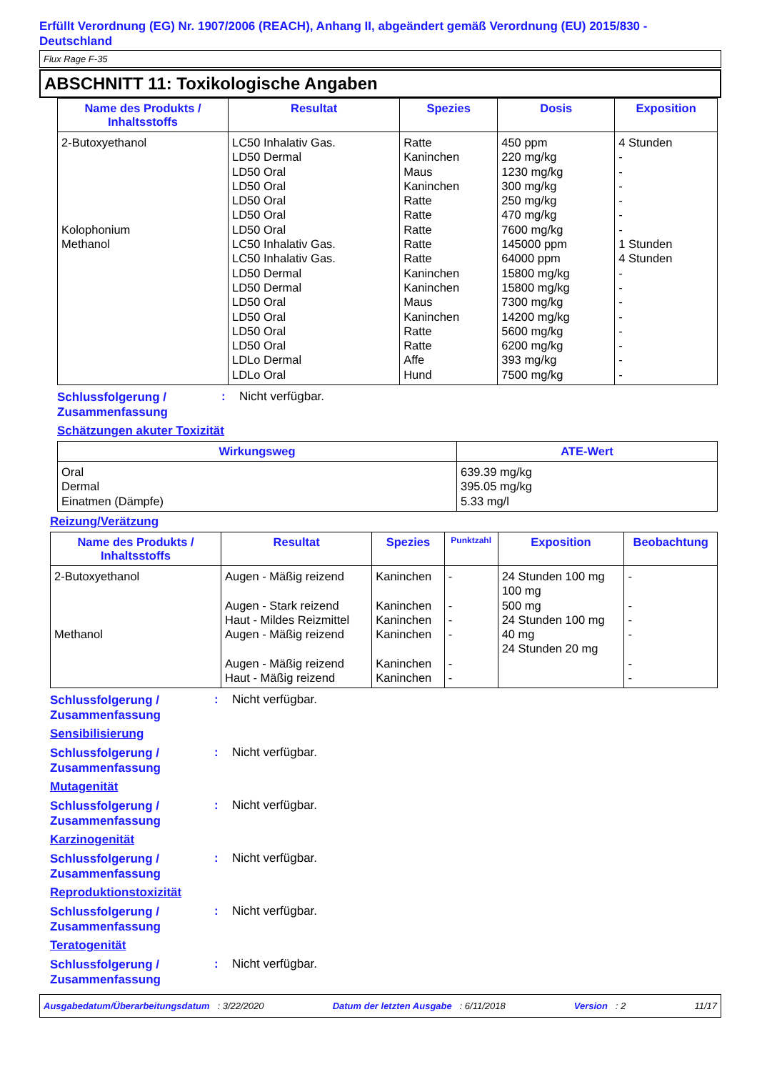Erfüllt Verordnung (EG) Nr. 1907/2006 (REACH), Anhang II, abgeändert gemäß Verordnung (EU) 2015/830 - Deutschland
Flux Rage F-35
ABSCHNITT 11: Toxikologische Angaben
| Name des Produkts / Inhaltsstoffs | Resultat | Spezies | Dosis | Exposition |
| --- | --- | --- | --- | --- |
| 2-Butoxyethanol Kolophonium Methanol | LC50 Inhalativ Gas. LD50 Dermal LD50 Oral LD50 Oral LD50 Oral LD50 Oral LD50 Oral LC50 Inhalativ Gas. LC50 Inhalativ Gas. LD50 Dermal LD50 Dermal LD50 Oral LD50 Oral LD50 Oral LD50 Oral LDLo Dermal LDLo Oral | Ratte Kaninchen Maus Kaninchen Ratte Ratte Ratte Ratte Ratte Kaninchen Kaninchen Maus Kaninchen Ratte Ratte Affe Hund | 450 ppm 220 mg/kg 1230 mg/kg 300 mg/kg 250 mg/kg 470 mg/kg 7600 mg/kg 145000 ppm 64000 ppm 15800 mg/kg 15800 mg/kg 7300 mg/kg 14200 mg/kg 5600 mg/kg 6200 mg/kg 393 mg/kg 7500 mg/kg | 4 Stunden - - - - - - 1 Stunden 4 Stunden - - - - - - - - |
Schlussfolgerung / Zusammenfassung
: Nicht verfügbar.
Schätzungen akuter Toxizität
| Wirkungsweg | ATE-Wert |
| --- | --- |
| Oral Dermal Einatmen (Dämpfe) | 639.39 mg/kg 395.05 mg/kg 5.33 mg/l |
Reizung/Verätzung
| Name des Produkts / Inhaltsstoffs | Resultat | Spezies | Punktzahl | Exposition | Beobachtung |
| --- | --- | --- | --- | --- | --- |
| 2-Butoxyethanol Methanol | Augen - Mäßig reizend Augen - Stark reizend Haut - Mildes Reizmittel Augen - Mäßig reizend Augen - Mäßig reizend Haut - Mäßig reizend | Kaninchen Kaninchen Kaninchen Kaninchen Kaninchen Kaninchen | - - - - - - | 24 Stunden 100 mg 100 mg 500 mg 24 Stunden 100 mg 40 mg 24 Stunden 20 mg | - - - - - - |
Schlussfolgerung / Zusammenfassung
: Nicht verfügbar.
Sensibilisierung
Schlussfolgerung / Zusammenfassung
: Nicht verfügbar.
Mutagenität
Schlussfolgerung / Zusammenfassung
: Nicht verfügbar.
Karzinogenität
Schlussfolgerung / Zusammenfassung
: Nicht verfügbar.
Reproduktionstoxizität
Schlussfolgerung / Zusammenfassung
: Nicht verfügbar.
Teratogenität
Schlussfolgerung / Zusammenfassung
: Nicht verfügbar.
Ausgabedatum/Überarbeitungsdatum : 3/22/2020 Datum der letzten Ausgabe : 6/11/2018 Version : 2 11/17